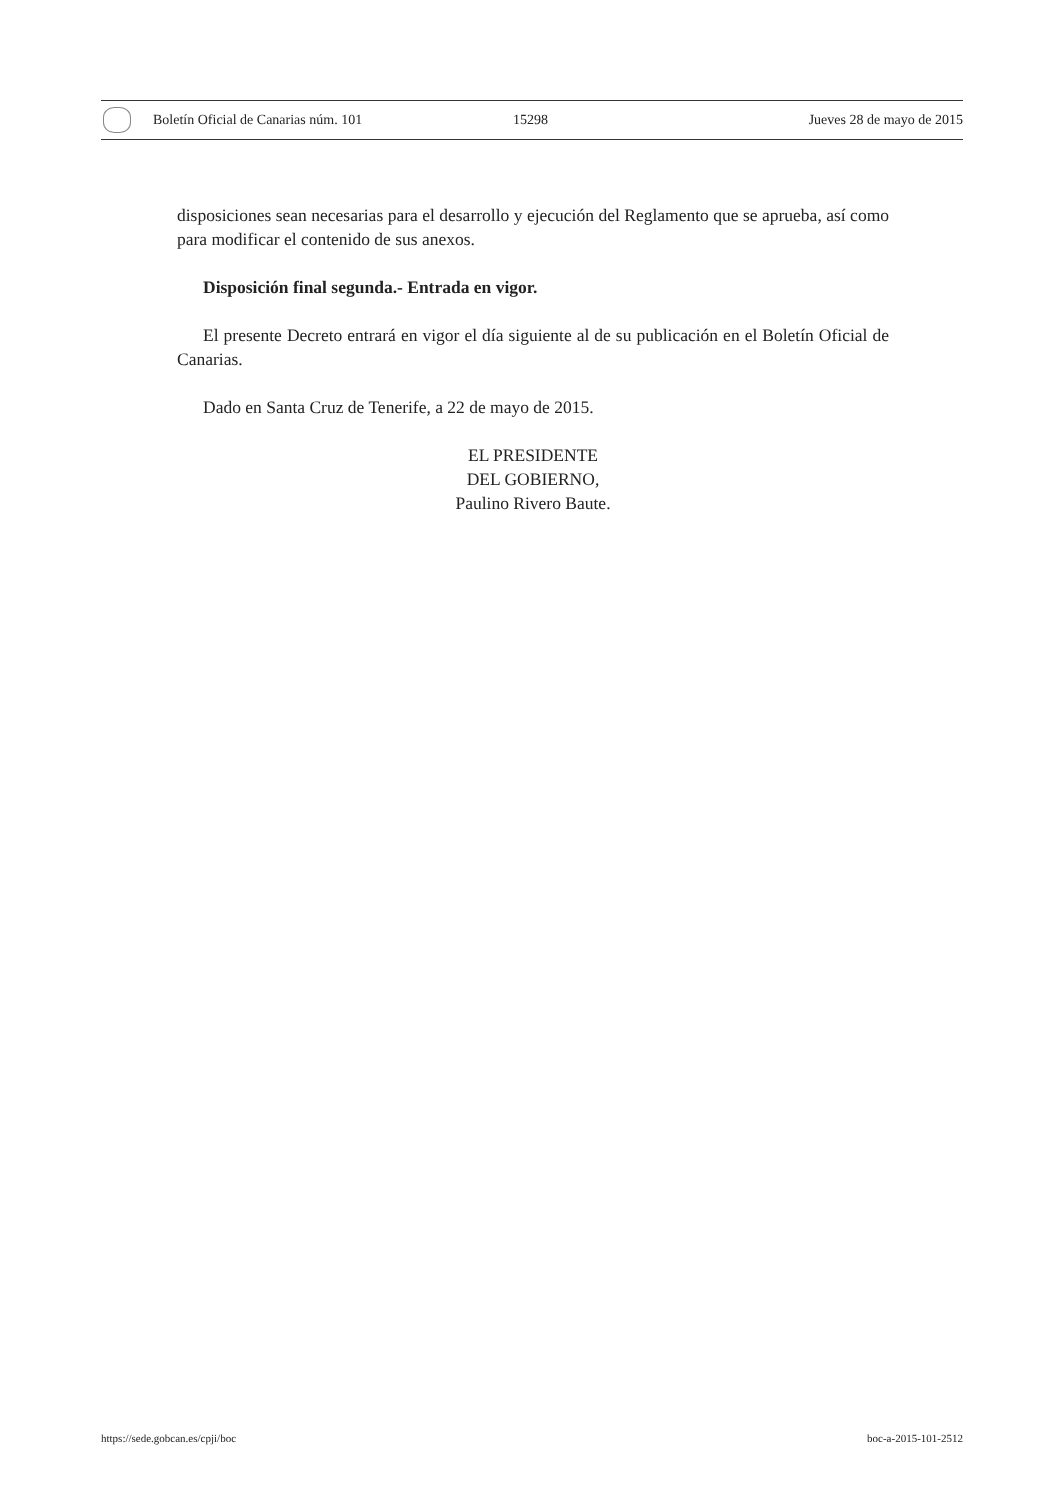Boletín Oficial de Canarias núm. 101 15298 Jueves 28 de mayo de 2015
disposiciones sean necesarias para el desarrollo y ejecución del Reglamento que se aprueba, así como para modificar el contenido de sus anexos.
Disposición final segunda.- Entrada en vigor.
El presente Decreto entrará en vigor el día siguiente al de su publicación en el Boletín Oficial de Canarias.
Dado en Santa Cruz de Tenerife, a 22 de mayo de 2015.
EL PRESIDENTE
DEL GOBIERNO,
Paulino Rivero Baute.
https://sede.gobcan.es/cpji/boc boc-a-2015-101-2512